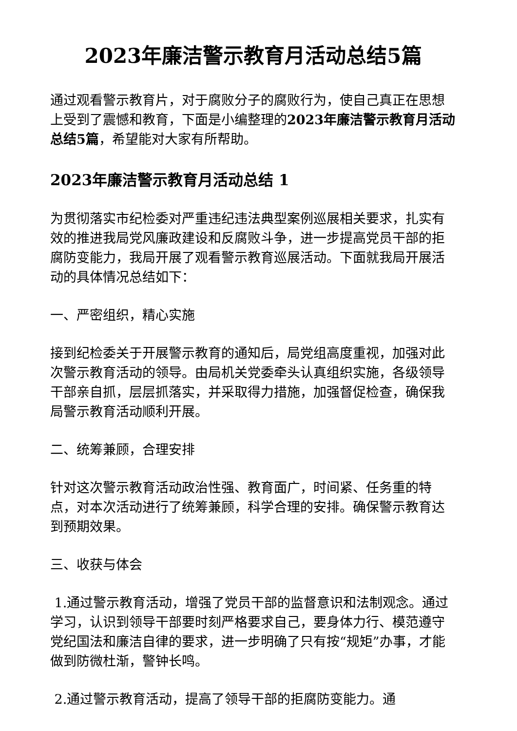2023年廉洁警示教育月活动总结5篇
通过观看警示教育片，对于腐败分子的腐败行为，使自己真正在思想上受到了震憾和教育，下面是小编整理的2023年廉洁警示教育月活动总结5篇，希望能对大家有所帮助。
2023年廉洁警示教育月活动总结 1
为贯彻落实市纪检委对严重违纪违法典型案例巡展相关要求，扎实有效的推进我局党风廉政建设和反腐败斗争，进一步提高党员干部的拒腐防变能力，我局开展了观看警示教育巡展活动。下面就我局开展活动的具体情况总结如下：
一、严密组织，精心实施
接到纪检委关于开展警示教育的通知后，局党组高度重视，加强对此次警示教育活动的领导。由局机关党委牵头认真组织实施，各级领导干部亲自抓，层层抓落实，并采取得力措施，加强督促检查，确保我局警示教育活动顺利开展。
二、统筹兼顾，合理安排
针对这次警示教育活动政治性强、教育面广，时间紧、任务重的特点，对本次活动进行了统筹兼顾，科学合理的安排。确保警示教育达到预期效果。
三、收获与体会
1.通过警示教育活动，增强了党员干部的监督意识和法制观念。通过学习，认识到领导干部要时刻严格要求自己，要身体力行、模范遵守党纪国法和廉洁自律的要求，进一步明确了只有按“规矩”办事，才能做到防微杜渐，警钟长鸣。
2.通过警示教育活动，提高了领导干部的拒腐防变能力。通